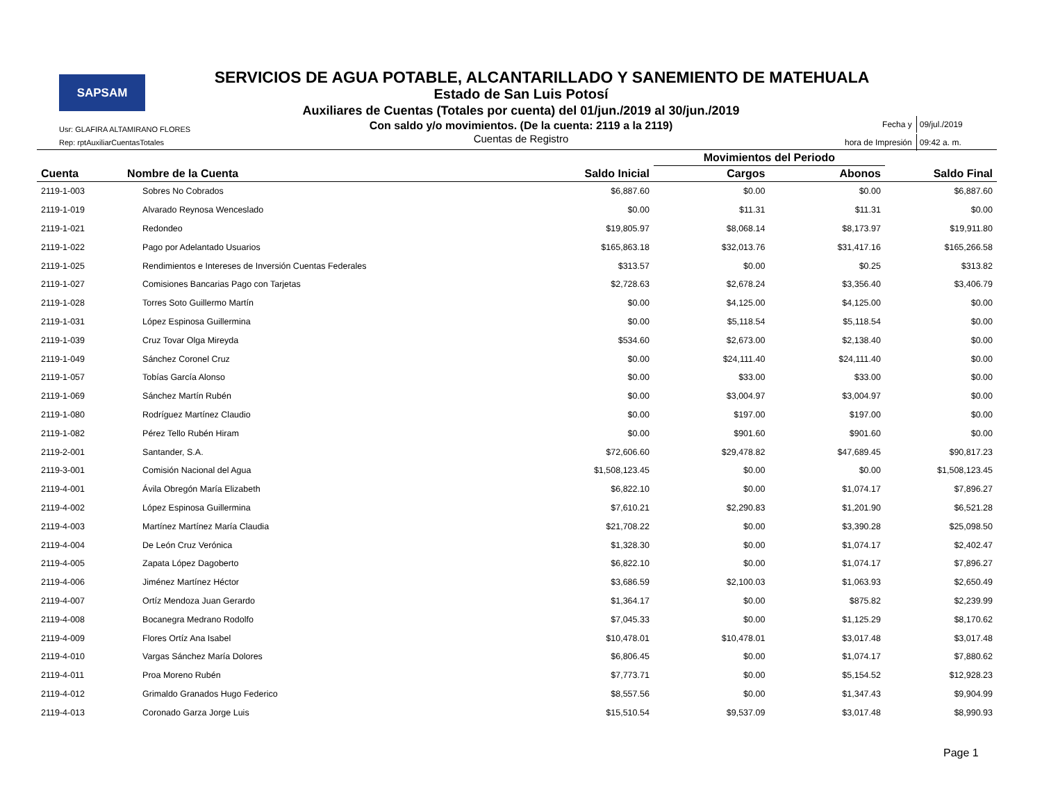SAPSAM
SERVICIOS DE AGUA POTABLE, ALCANTARILLADO Y SANEMIENTO DE MATEHUALA
Estado de San Luis Potosí
Auxiliares de Cuentas (Totales por cuenta) del 01/jun./2019 al 30/jun./2019
Con saldo y/o movimientos. (De la cuenta: 2119 a la 2119)
Cuentas de Registro
Usr: GLAFIRA ALTAMIRANO FLORES
Rep: rptAuxiliarCuentasTotales
| Fecha y | 09/jul./2019 |
| hora de Impresión | 09:42 a. m. |
| | | | Movimientos del Periodo | | |
| --- | --- | --- | --- | --- | --- |
| Cuenta | Nombre de la Cuenta | Saldo Inicial | Cargos | Abonos | Saldo Final |
| 2119-1-003 | Sobres No Cobrados | $6,887.60 | $0.00 | $0.00 | $6,887.60 |
| 2119-1-019 | Alvarado Reynosa Wenceslado | $0.00 | $11.31 | $11.31 | $0.00 |
| 2119-1-021 | Redondeo | $19,805.97 | $8,068.14 | $8,173.97 | $19,911.80 |
| 2119-1-022 | Pago por Adelantado Usuarios | $165,863.18 | $32,013.76 | $31,417.16 | $165,266.58 |
| 2119-1-025 | Rendimientos e Intereses de Inversión Cuentas Federales | $313.57 | $0.00 | $0.25 | $313.82 |
| 2119-1-027 | Comisiones Bancarias Pago con Tarjetas | $2,728.63 | $2,678.24 | $3,356.40 | $3,406.79 |
| 2119-1-028 | Torres Soto Guillermo Martín | $0.00 | $4,125.00 | $4,125.00 | $0.00 |
| 2119-1-031 | López Espinosa Guillermina | $0.00 | $5,118.54 | $5,118.54 | $0.00 |
| 2119-1-039 | Cruz Tovar Olga Mireyda | $534.60 | $2,673.00 | $2,138.40 | $0.00 |
| 2119-1-049 | Sánchez Coronel Cruz | $0.00 | $24,111.40 | $24,111.40 | $0.00 |
| 2119-1-057 | Tobías García Alonso | $0.00 | $33.00 | $33.00 | $0.00 |
| 2119-1-069 | Sánchez Martín Rubén | $0.00 | $3,004.97 | $3,004.97 | $0.00 |
| 2119-1-080 | Rodríguez Martínez Claudio | $0.00 | $197.00 | $197.00 | $0.00 |
| 2119-1-082 | Pérez Tello Rubén Hiram | $0.00 | $901.60 | $901.60 | $0.00 |
| 2119-2-001 | Santander, S.A. | $72,606.60 | $29,478.82 | $47,689.45 | $90,817.23 |
| 2119-3-001 | Comisión Nacional del Agua | $1,508,123.45 | $0.00 | $0.00 | $1,508,123.45 |
| 2119-4-001 | Ávila Obregón María Elizabeth | $6,822.10 | $0.00 | $1,074.17 | $7,896.27 |
| 2119-4-002 | López Espinosa Guillermina | $7,610.21 | $2,290.83 | $1,201.90 | $6,521.28 |
| 2119-4-003 | Martínez Martínez María Claudia | $21,708.22 | $0.00 | $3,390.28 | $25,098.50 |
| 2119-4-004 | De León Cruz Verónica | $1,328.30 | $0.00 | $1,074.17 | $2,402.47 |
| 2119-4-005 | Zapata López Dagoberto | $6,822.10 | $0.00 | $1,074.17 | $7,896.27 |
| 2119-4-006 | Jiménez Martínez Héctor | $3,686.59 | $2,100.03 | $1,063.93 | $2,650.49 |
| 2119-4-007 | Ortíz Mendoza Juan Gerardo | $1,364.17 | $0.00 | $875.82 | $2,239.99 |
| 2119-4-008 | Bocanegra Medrano Rodolfo | $7,045.33 | $0.00 | $1,125.29 | $8,170.62 |
| 2119-4-009 | Flores Ortíz Ana Isabel | $10,478.01 | $10,478.01 | $3,017.48 | $3,017.48 |
| 2119-4-010 | Vargas Sánchez María Dolores | $6,806.45 | $0.00 | $1,074.17 | $7,880.62 |
| 2119-4-011 | Proa Moreno Rubén | $7,773.71 | $0.00 | $5,154.52 | $12,928.23 |
| 2119-4-012 | Grimaldo Granados Hugo Federico | $8,557.56 | $0.00 | $1,347.43 | $9,904.99 |
| 2119-4-013 | Coronado Garza Jorge Luis | $15,510.54 | $9,537.09 | $3,017.48 | $8,990.93 |
Page 1